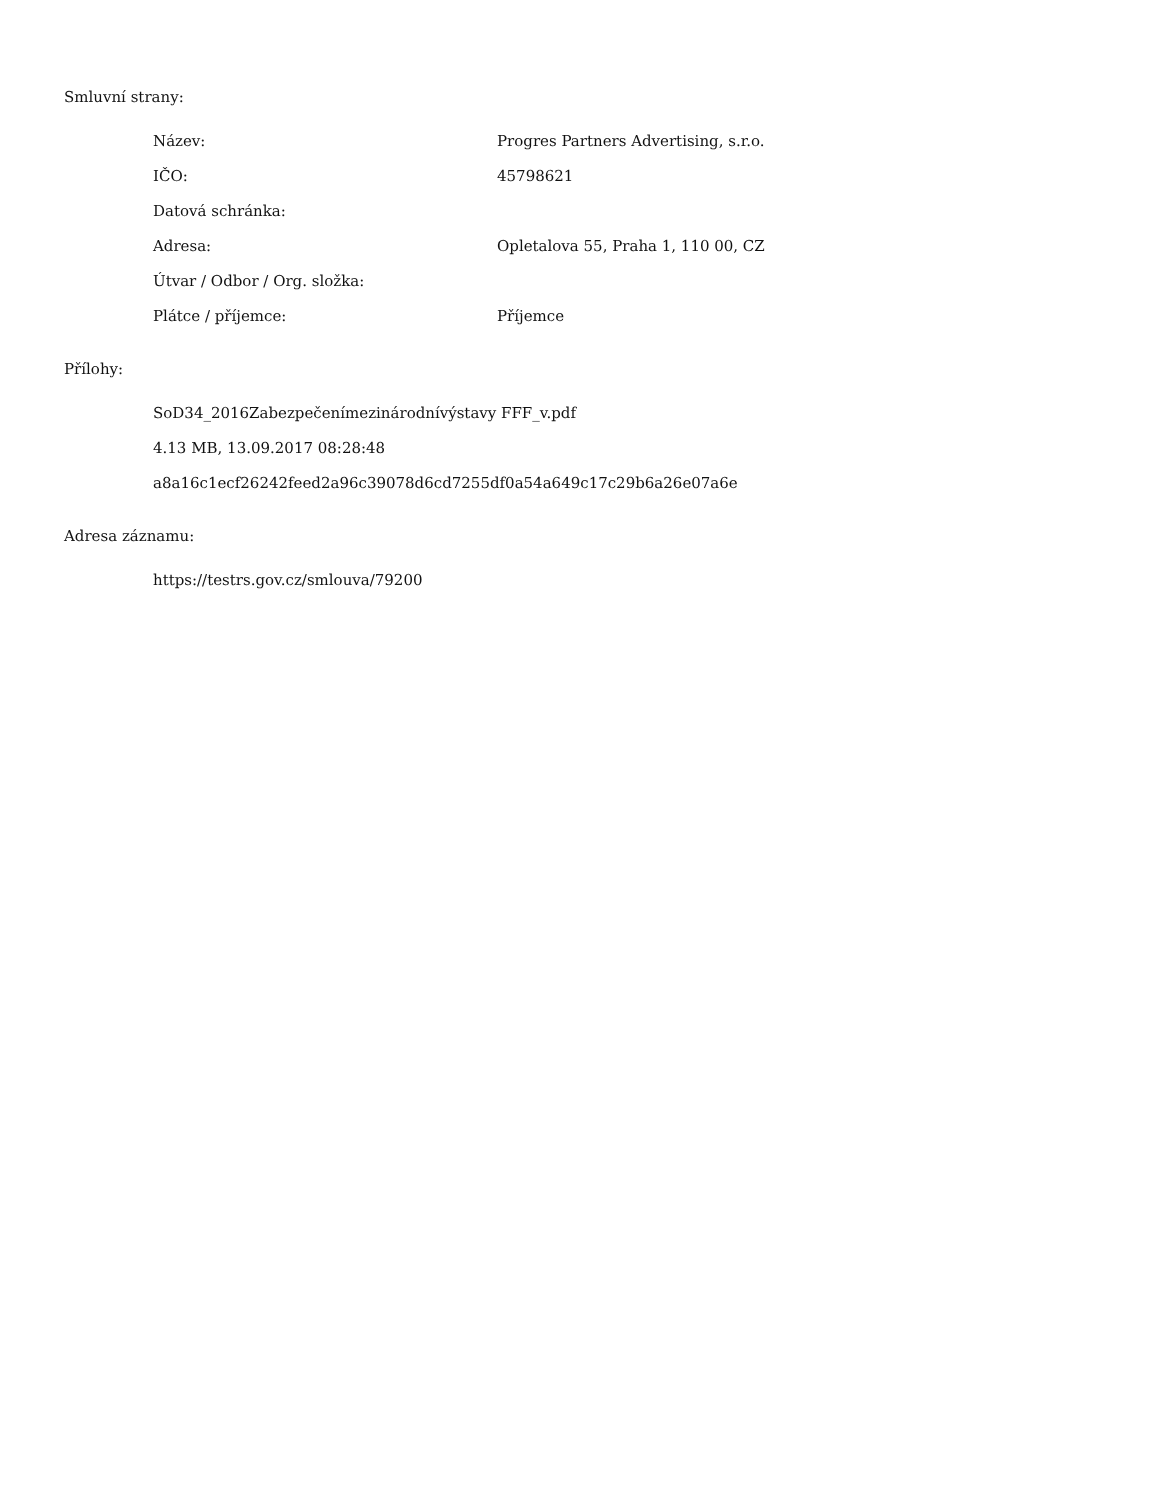Smluvní strany:
| Název: | Progres Partners Advertising, s.r.o. |
| IČO: | 45798621 |
| Datová schránka: | |
| Adresa: | Opletalova 55, Praha 1, 110 00, CZ |
| Útvar / Odbor / Org. složka: | |
| Plátce / příjemce: | Příjemce |
Přílohy:
SoD34_2016Zabezpečenímezinárodnívýstavy FFF_v.pdf
4.13 MB, 13.09.2017 08:28:48
a8a16c1ecf26242feed2a96c39078d6cd7255df0a54a649c17c29b6a26e07a6e
Adresa záznamu:
https://testrs.gov.cz/smlouva/79200